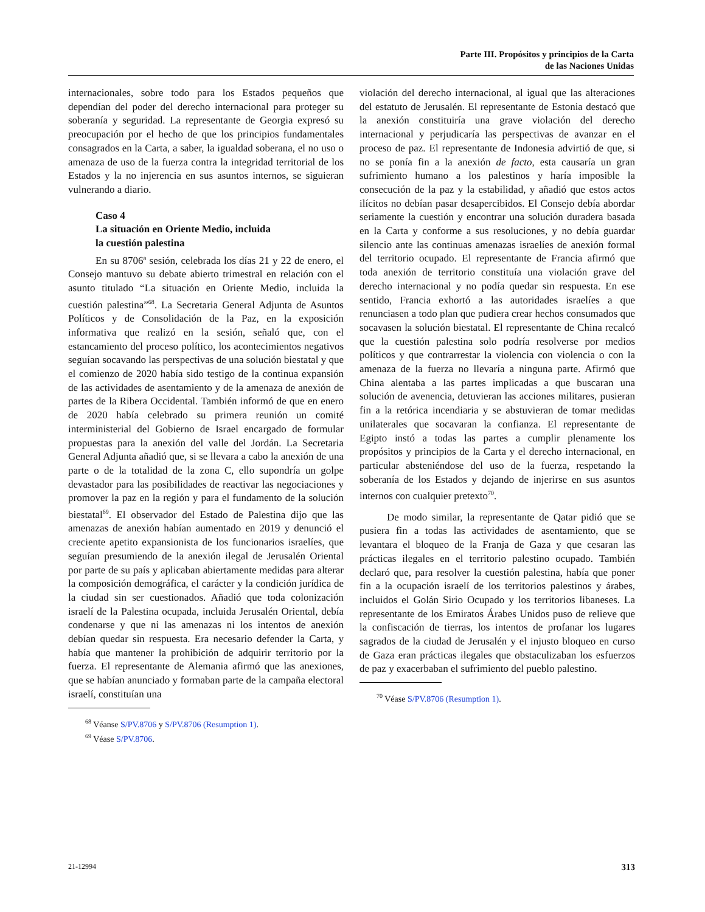Parte III. Propósitos y principios de la Carta
de las Naciones Unidas
internacionales, sobre todo para los Estados pequeños que dependían del poder del derecho internacional para proteger su soberanía y seguridad. La representante de Georgia expresó su preocupación por el hecho de que los principios fundamentales consagrados en la Carta, a saber, la igualdad soberana, el no uso o amenaza de uso de la fuerza contra la integridad territorial de los Estados y la no injerencia en sus asuntos internos, se siguieran vulnerando a diario.
Caso 4
La situación en Oriente Medio, incluida
la cuestión palestina
En su 8706ª sesión, celebrada los días 21 y 22 de enero, el Consejo mantuvo su debate abierto trimestral en relación con el asunto titulado “La situación en Oriente Medio, incluida la cuestión palestina”<sup>68</sup>. La Secretaria General Adjunta de Asuntos Políticos y de Consolidación de la Paz, en la exposición informativa que realizó en la sesión, señaló que, con el estancamiento del proceso político, los acontecimientos negativos seguían socavando las perspectivas de una solución biestatal y que el comienzo de 2020 había sido testigo de la continua expansión de las actividades de asentamiento y de la amenaza de anexión de partes de la Ribera Occidental. También informó de que en enero de 2020 había celebrado su primera reunión un comité interministerial del Gobierno de Israel encargado de formular propuestas para la anexión del valle del Jordán. La Secretaria General Adjunta añadió que, si se llevara a cabo la anexión de una parte o de la totalidad de la zona C, ello supondría un golpe devastador para las posibilidades de reactivar las negociaciones y promover la paz en la región y para el fundamento de la solución biestatal<sup>69</sup>. El observador del Estado de Palestina dijo que las amenazas de anexión habían aumentado en 2019 y denunció el creciente apetito expansionista de los funcionarios israelíes, que seguían presumiendo de la anexión ilegal de Jerusalén Oriental por parte de su país y aplicaban abiertamente medidas para alterar la composición demográfica, el carácter y la condición jurídica de la ciudad sin ser cuestionados. Añadió que toda colonización israelí de la Palestina ocupada, incluida Jerusalén Oriental, debía condenarse y que ni las amenazas ni los intentos de anexión debían quedar sin respuesta. Era necesario defender la Carta, y había que mantener la prohibición de adquirir territorio por la fuerza. El representante de Alemania afirmó que las anexiones, que se habían anunciado y formaban parte de la campaña electoral israelí, constituían una
<sup>68</sup> Véanse S/PV.8706 y S/PV.8706 (Resumption 1).
<sup>69</sup> Véase S/PV.8706.
violación del derecho internacional, al igual que las alteraciones del estatuto de Jerusalén. El representante de Estonia destacó que la anexión constituiría una grave violación del derecho internacional y perjudicaría las perspectivas de avanzar en el proceso de paz. El representante de Indonesia advirtió de que, si no se ponía fin a la anexión de facto, esta causaría un gran sufrimiento humano a los palestinos y haría imposible la consecución de la paz y la estabilidad, y añadió que estos actos ilícitos no debían pasar desapercibidos. El Consejo debía abordar seriamente la cuestión y encontrar una solución duradera basada en la Carta y conforme a sus resoluciones, y no debía guardar silencio ante las continuas amenazas israelíes de anexión formal del territorio ocupado. El representante de Francia afirmó que toda anexión de territorio constituía una violación grave del derecho internacional y no podía quedar sin respuesta. En ese sentido, Francia exhortó a las autoridades israelíes a que renunciasen a todo plan que pudiera crear hechos consumados que socavasen la solución biestatal. El representante de China recalcó que la cuestión palestina solo podría resolverse por medios políticos y que contrarrestar la violencia con violencia o con la amenaza de la fuerza no llevaría a ninguna parte. Afirmó que China alentaba a las partes implicadas a que buscaran una solución de avenencia, detuvieran las acciones militares, pusieran fin a la retórica incendiaria y se abstuvieran de tomar medidas unilaterales que socavaran la confianza. El representante de Egipto instó a todas las partes a cumplir plenamente los propósitos y principios de la Carta y el derecho internacional, en particular absteniéndose del uso de la fuerza, respetando la soberanía de los Estados y dejando de injerirse en sus asuntos internos con cualquier pretexto<sup>70</sup>.
De modo similar, la representante de Qatar pidió que se pusiera fin a todas las actividades de asentamiento, que se levantara el bloqueo de la Franja de Gaza y que cesaran las prácticas ilegales en el territorio palestino ocupado. También declaró que, para resolver la cuestión palestina, había que poner fin a la ocupación israelí de los territorios palestinos y árabes, incluidos el Golán Sirio Ocupado y los territorios libaneses. La representante de los Emiratos Árabes Unidos puso de relieve que la confiscación de tierras, los intentos de profanar los lugares sagrados de la ciudad de Jerusalén y el injusto bloqueo en curso de Gaza eran prácticas ilegales que obstaculizaban los esfuerzos de paz y exacerbaban el sufrimiento del pueblo palestino.
<sup>70</sup> Véase S/PV.8706 (Resumption 1).
21-12994 313